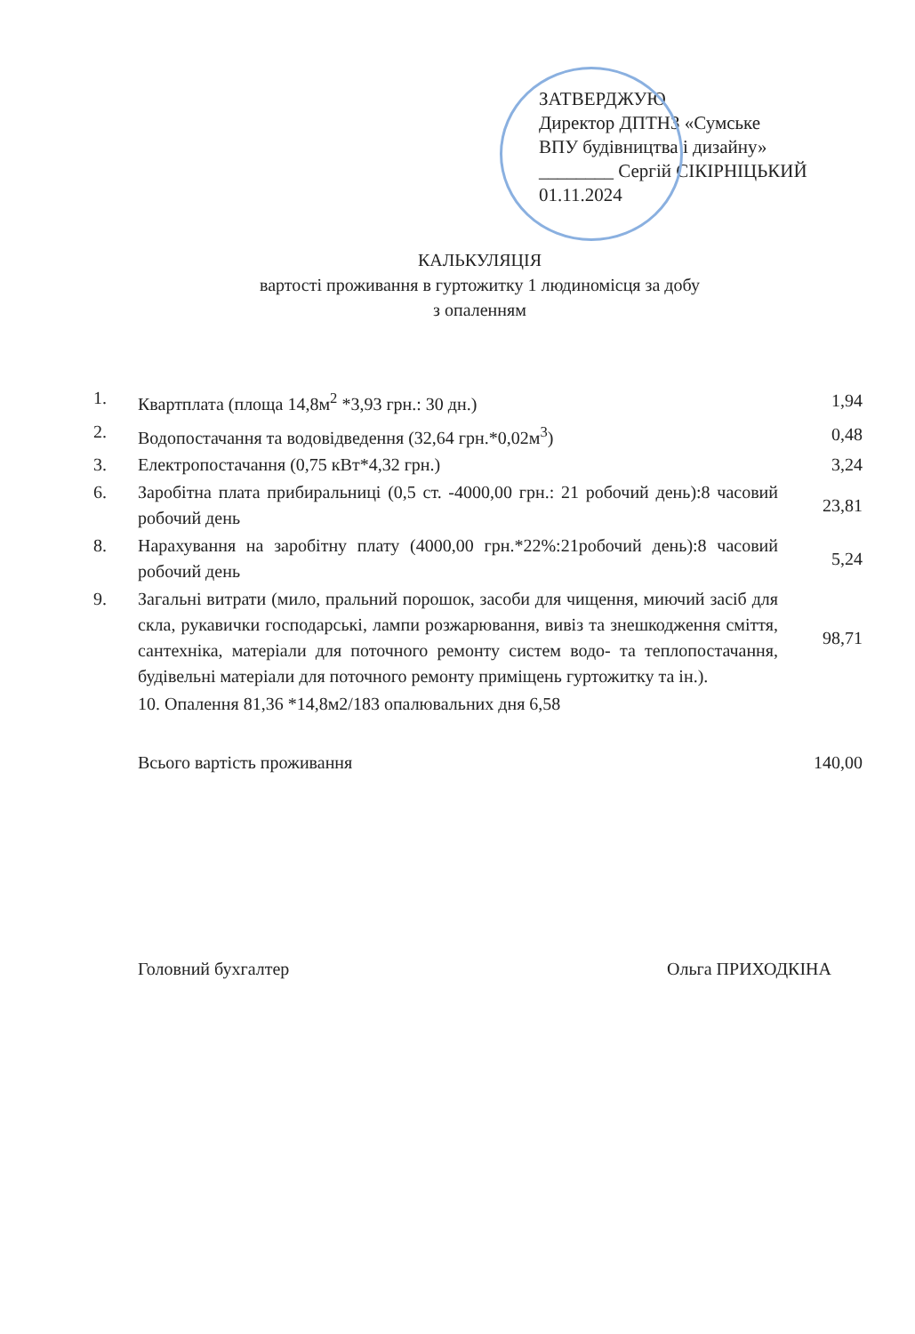ЗАТВЕРДЖУЮ
Директор ДПТНЗ «Сумське
ВПУ будівництва і дизайну»
________ Сергій СІКІРНІЦЬКИЙ
01.11.2024
КАЛЬКУЛЯЦІЯ
вартості проживання в гуртожитку 1 людиномісця за добу
з опаленням
| 1. | Квартплата (площа 14,8м<sup>2</sup> *3,93 грн.: 30 дн.) | 1,94 |
| 2. | Водопостачання та водовідведення (32,64 грн.*0,02м<sup>3</sup>) | 0,48 |
| 3. | Електропостачання (0,75 кВт*4,32 грн.) | 3,24 |
| 6. | Заробітна плата прибиральниці (0,5 ст. -4000,00 грн.: 21 робочий день):8 часовий робочий день | 23,81 |
| 8. | Нарахування на заробітну плату (4000,00 грн.*22%:21робочий день):8 часовий робочий день | 5,24 |
| 9. | Загальні витрати (мило, пральний порошок, засоби для чищення, миючий засіб для скла, рукавички господарські, лампи розжарювання, вивіз та знешкодження сміття, сантехніка, матеріали для поточного ремонту систем водо- та теплопостачання, будівельні матеріали для поточного ремонту приміщень гуртожитку та ін.). | 98,71 |
| | 10. Опалення 81,36 *14,8м2/183 опалювальних дня 6,58 | |
| | Всього вартість проживання | 140,00 |
Головний бухгалтер Ольга ПРИХОДКІНА